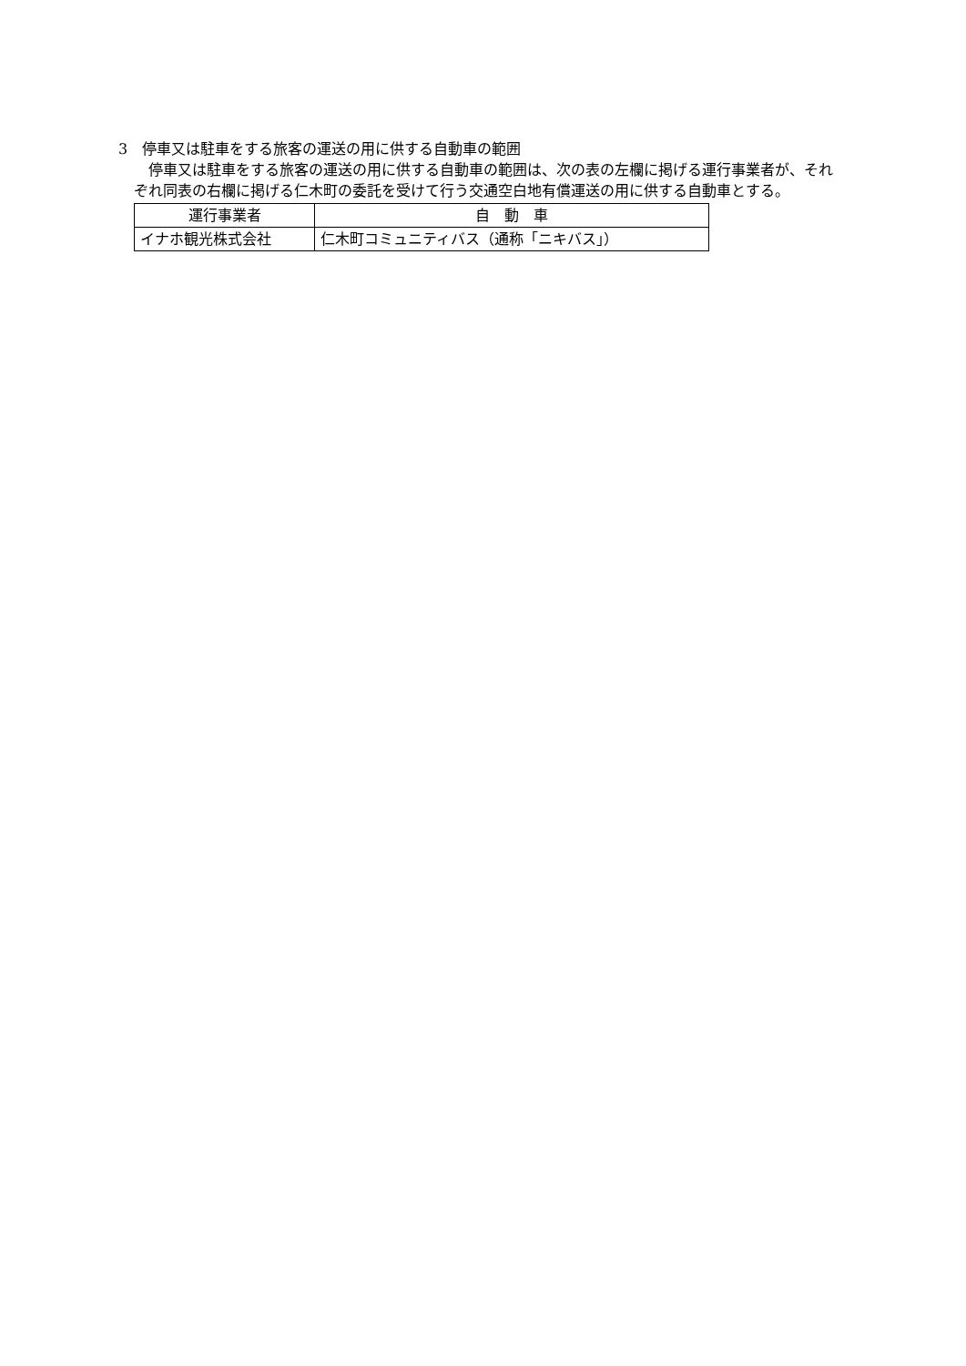3　停車又は駐車をする旅客の運送の用に供する自動車の範囲
　停車又は駐車をする旅客の運送の用に供する自動車の範囲は、次の表の左欄に掲げる運行事業者が、それぞれ同表の右欄に掲げる仁木町の委託を受けて行う交通空白地有償運送の用に供する自動車とする。
| 運行事業者 | 自 動 車 |
| --- | --- |
| イナホ観光株式会社 | 仁木町コミュニティバス（通称「ニキバス」） |